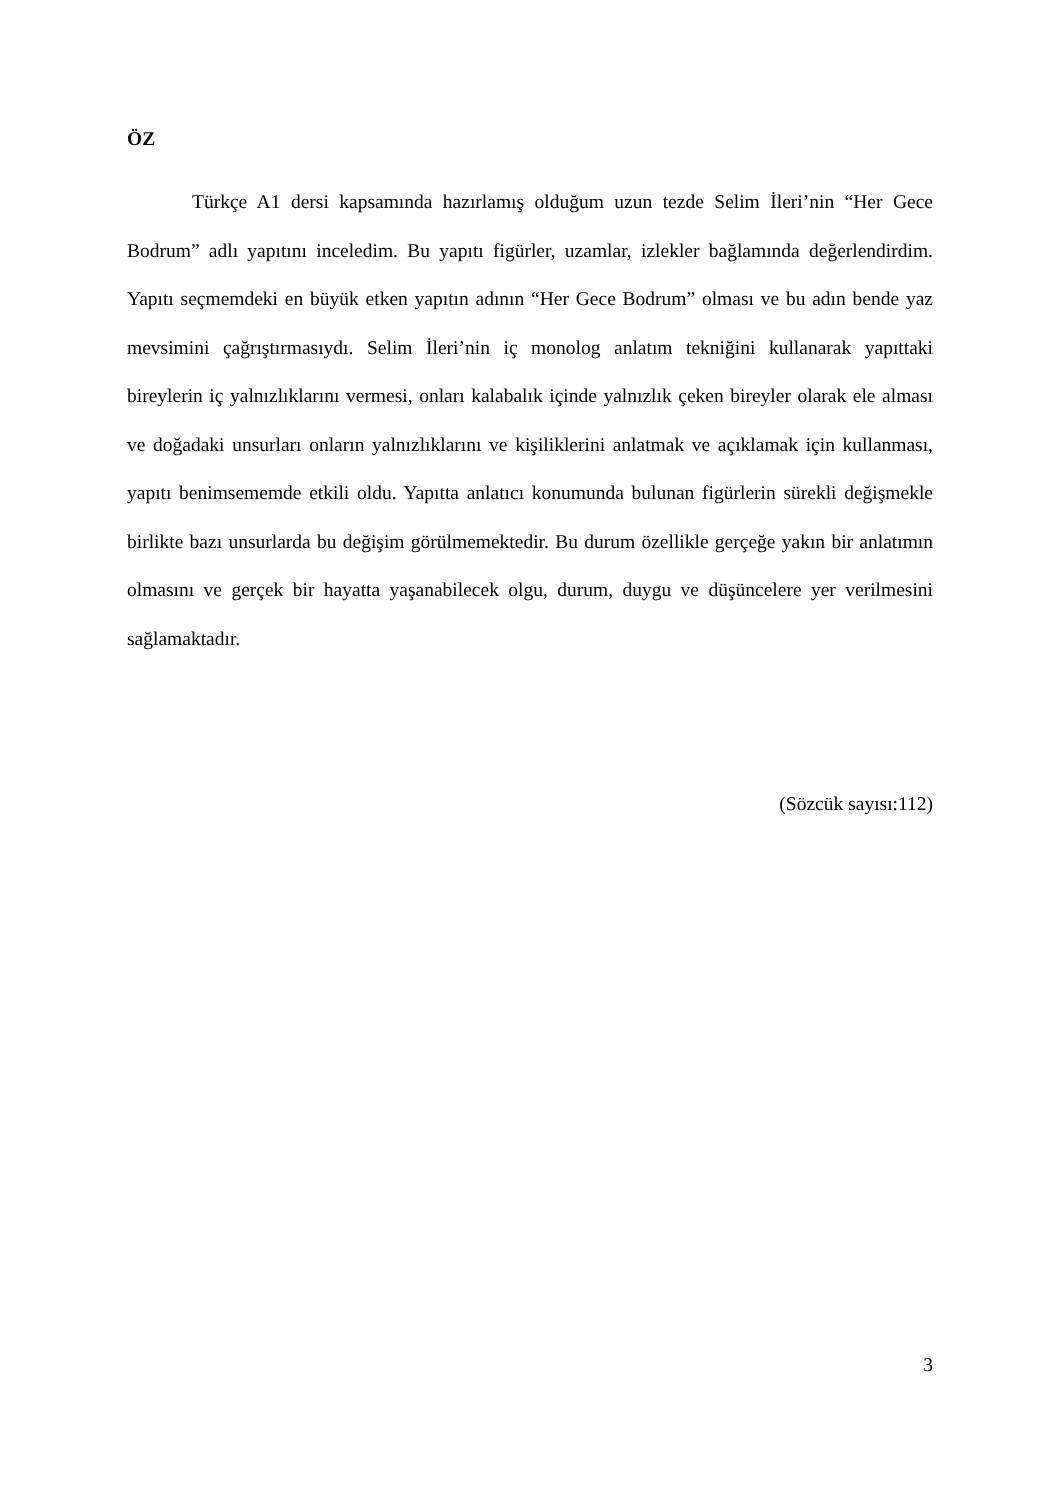ÖZ
Türkçe A1 dersi kapsamında hazırlamış olduğum uzun tezde Selim İleri’nin “Her Gece Bodrum” adlı yapıtını inceledim. Bu yapıtı figürler, uzamlar, izlekler bağlamında değerlendirdim. Yapıtı seçmemdeki en büyük etken yapıtın adının “Her Gece Bodrum” olması ve bu adın bende yaz mevsimini çağrıştırmasıydı. Selim İleri’nin iç monolog anlatım tekniğini kullanarak yapıttaki bireylerin iç yalnızlıklarını vermesi, onları kalabalık içinde yalnızlık çeken bireyler olarak ele alması ve doğadaki unsurları onların yalnızlıklarını ve kişiliklerini anlatmak ve açıklamak için kullanması, yapıtı benimsememde etkili oldu. Yapıtta anlatıcı konumunda bulunan figürlerin sürekli değişmekle birlikte bazı unsurlarda bu değişim görülmemektedir. Bu durum özellikle gerçeğe yakın bir anlatımın olmasını ve gerçek bir hayatta yaşanabilecek olgu, durum, duygu ve düşüncelere yer verilmesini sağlamaktadır.
(Sözcük sayısı:112)
3